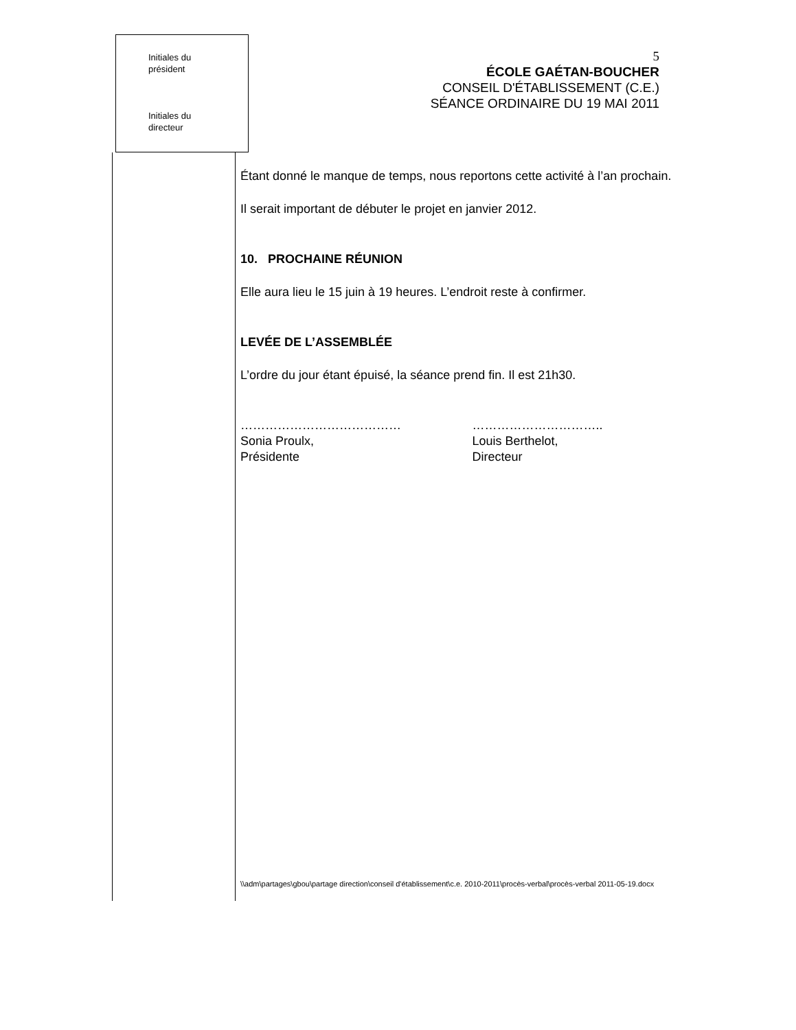Initiales du
président
Initiales du
directeur
5
ÉCOLE GAÉTAN-BOUCHER
CONSEIL D'ÉTABLISSEMENT (C.E.)
SÉANCE ORDINAIRE DU 19 MAI 2011
Étant donné le manque de temps, nous reportons cette activité à l’an prochain.
Il serait important de débuter le projet en janvier 2012.
10. PROCHAINE RÉUNION
Elle aura lieu le 15 juin à 19 heures. L’endroit reste à confirmer.
LEVÉE DE L’ASSEMBLÉE
L’ordre du jour étant épuisé, la séance prend fin. Il est 21h30.
…………………………………
Sonia Proulx,
Présidente
…………………………..
Louis Berthelot,
Directeur
\\adm\partages\gbou\partage direction\conseil d'établissement\c.e. 2010-2011\procès-verbal\procès-verbal 2011-05-19.docx